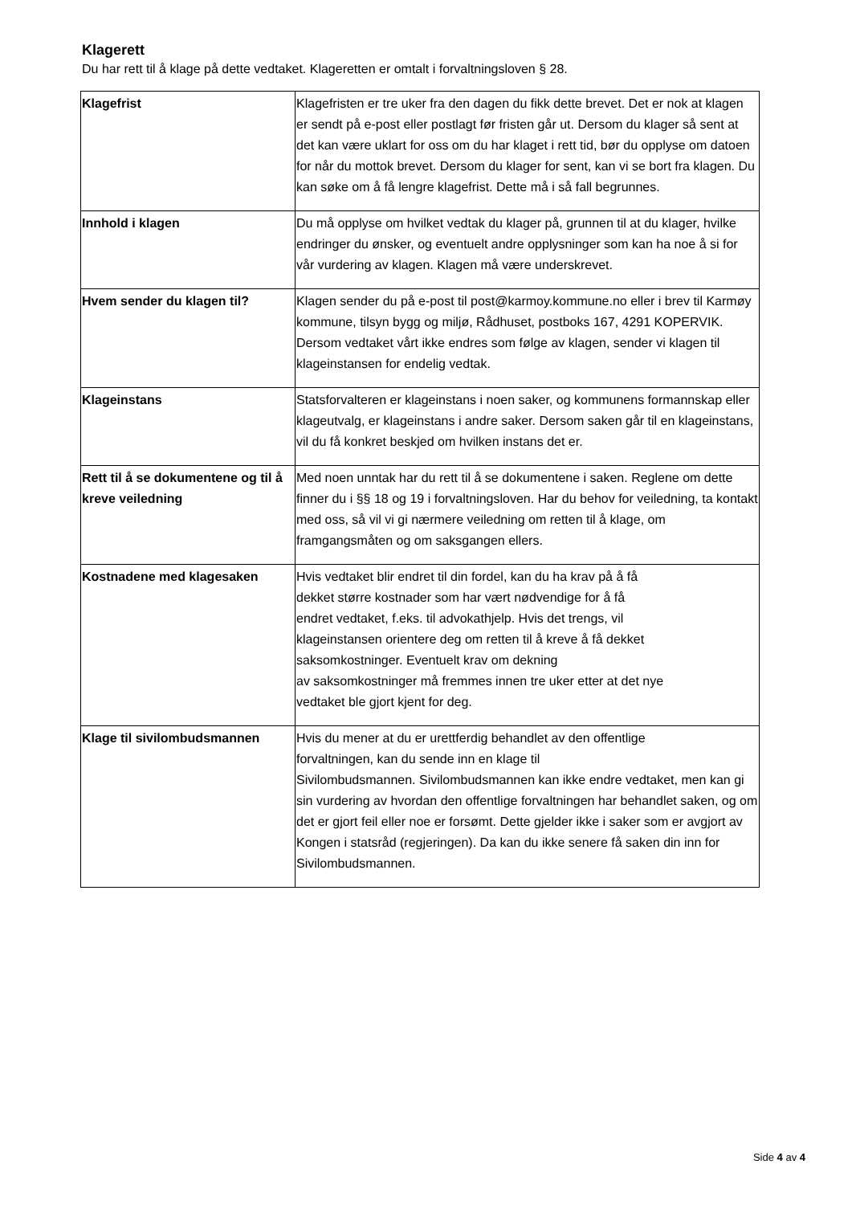Klagerett
Du har rett til å klage på dette vedtaket. Klageretten er omtalt i forvaltningsloven § 28.
| Klagefrist | Klagefristen er tre uker fra den dagen du fikk dette brevet. Det er nok at klagen er sendt på e-post eller postlagt før fristen går ut. Dersom du klager så sent at det kan være uklart for oss om du har klaget i rett tid, bør du opplyse om datoen for når du mottok brevet. Dersom du klager for sent, kan vi se bort fra klagen. Du kan søke om å få lengre klagefrist. Dette må i så fall begrunnes. |
| Innhold i klagen | Du må opplyse om hvilket vedtak du klager på, grunnen til at du klager, hvilke endringer du ønsker, og eventuelt andre opplysninger som kan ha noe å si for vår vurdering av klagen. Klagen må være underskrevet. |
| Hvem sender du klagen til? | Klagen sender du på e-post til post@karmoy.kommune.no eller i brev til Karmøy kommune, tilsyn bygg og miljø, Rådhuset, postboks 167, 4291 KOPERVIK. Dersom vedtaket vårt ikke endres som følge av klagen, sender vi klagen til klageinstansen for endelig vedtak. |
| Klageinstans | Statsforvalteren er klageinstans i noen saker, og kommunens formannskap eller klageutvalg, er klageinstans i andre saker. Dersom saken går til en klageinstans, vil du få konkret beskjed om hvilken instans det er. |
| Rett til å se dokumentene og til å kreve veiledning | Med noen unntak har du rett til å se dokumentene i saken. Reglene om dette finner du i §§ 18 og 19 i forvaltningsloven. Har du behov for veiledning, ta kontakt med oss, så vil vi gi nærmere veiledning om retten til å klage, om framgangsmåten og om saksgangen ellers. |
| Kostnadene med klagesaken | Hvis vedtaket blir endret til din fordel, kan du ha krav på å få dekket større kostnader som har vært nødvendige for å få endret vedtaket, f.eks. til advokathjelp. Hvis det trengs, vil klageinstansen orientere deg om retten til å kreve å få dekket saksomkostninger. Eventuelt krav om dekning av saksomkostninger må fremmes innen tre uker etter at det nye vedtaket ble gjort kjent for deg. |
| Klage til sivilombudsmannen | Hvis du mener at du er urettferdig behandlet av den offentlige forvaltningen, kan du sende inn en klage til Sivilombudsmannen. Sivilombudsmannen kan ikke endre vedtaket, men kan gi sin vurdering av hvordan den offentlige forvaltningen har behandlet saken, og om det er gjort feil eller noe er forsømt. Dette gjelder ikke i saker som er avgjort av Kongen i statsråd (regjeringen). Da kan du ikke senere få saken din inn for Sivilombudsmannen. |
Side 4 av 4